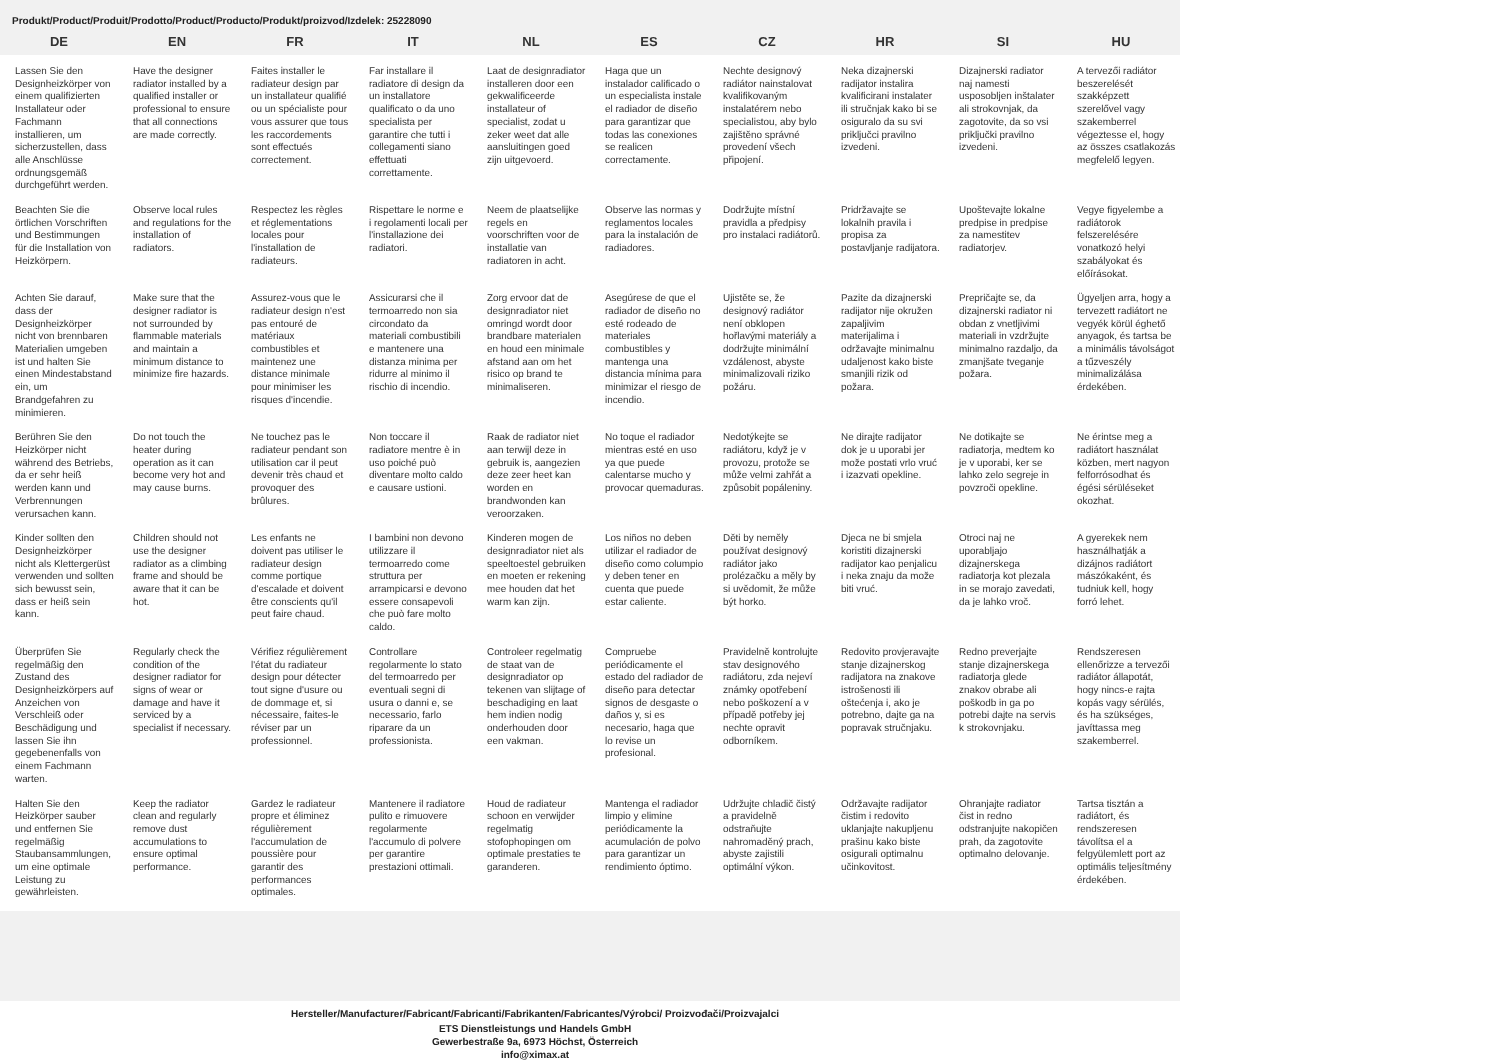Produkt/Product/Produit/Prodotto/Product/Producto/Produkt/proizvod/Izdelek: 25228090
| DE | EN | FR | IT | NL | ES | CZ | HR | SI | HU |
| --- | --- | --- | --- | --- | --- | --- | --- | --- | --- |
| Lassen Sie den Designheizkörper von einem qualifizierten Installateur oder Fachmann installieren, um sicherzustellen, dass alle Anschlüsse ordnungsgemäß durchgeführt werden. | Have the designer radiator installed by a qualified installer or professional to ensure that all connections are made correctly. | Faites installer le radiateur design par un installateur qualifié ou un spécialiste pour vous assurer que tous les raccordements sont effectués correctement. | Far installare il radiatore di design da un installatore qualificato o da uno specialista per garantire che tutti i collegamenti siano effettuati correttamente. | Laat de designradiator installeren door een gekwalificeerde installateur of specialist, zodat u zeker weet dat alle aansluitingen goed zijn uitgevoerd. | Haga que un instalador calificado o un especialista instale el radiador de diseño para garantizar que todas las conexiones se realicen correctamente. | Nechte designový radiátor nainstalovat kvalifikovaným instalatérem nebo specialistou, aby bylo zajištěno správné provedení všech připojení. | Neka dizajnerski radijator instalira kvalificirani instalater ili stručnjak kako bi se osiguralo da su svi priključci pravilno izvedeni. | Dizajnerski radiator naj namesti usposobljen inštalater ali strokovnjak, da zagotovite, da so vsi priključki pravilno izvedeni. | A tervezői radiátor beszerelését szakképzett szerelővel vagy szakemberrel végeztesse el, hogy az összes csatlakozás megfelelő legyen. |
| Beachten Sie die örtlichen Vorschriften und Bestimmungen für die Installation von Heizkörpern. | Observe local rules and regulations for the installation of radiators. | Respectez les règles et réglementations locales pour l'installation de radiateurs. | Rispettare le norme e i regolamenti locali per l'installazione dei radiatori. | Neem de plaatselijke regels en voorschriften voor de installatie van radiatoren in acht. | Observe las normas y reglamentos locales para la instalación de radiadores. | Dodržujte místní pravidla a předpisy pro instalaci radiátorů. | Pridržavajte se lokalnih pravila i propisa za postavljanje radijatora. | Upoštevajte lokalne predpise in predpise za namestitev radiatorjev. | Vegye figyelembe a radiátorok felszerelésére vonatkozó helyi szabályokat és előírásokat. |
| Achten Sie darauf, dass der Designheizkörper nicht von brennbaren Materialien umgeben ist und halten Sie einen Mindestabstand ein, um Brandgefahren zu minimieren. | Make sure that the designer radiator is not surrounded by flammable materials and maintain a minimum distance to minimize fire hazards. | Assurez-vous que le radiateur design n'est pas entouré de matériaux combustibles et maintenez une distance minimale pour minimiser les risques d'incendie. | Assicurarsi che il termoarredo non sia circondato da materiali combustibili e mantenere una distanza minima per ridurre al minimo il rischio di incendio. | Zorg ervoor dat de designradiator niet omringd wordt door brandbare materialen en houd een minimale afstand aan om het risico op brand te minimaliseren. | Asegúrese de que el radiador de diseño no esté rodeado de materiales combustibles y mantenga una distancia mínima para minimizar el riesgo de incendio. | Ujistěte se, že designový radiátor není obklopen hořlavými materiály a dodržujte minimální vzdálenost, abyste minimalizovali riziko požáru. | Pazite da dizajnerski radijator nije okružen zapaljivim materijalima i održavajte minimalnu udaljenost kako biste smanjili rizik od požara. | Prepričajte se, da dizajnerski radiator ni obdan z vnetljivimi materiali in vzdržujte minimalno razdaljo, da zmanjšate tveganje požara. | Ügyeljen arra, hogy a tervezett radiátort ne vegyék körül éghető anyagok, és tartsa be a minimális távolságot a tűzveszély minimalizálása érdekében. |
| Berühren Sie den Heizkörper nicht während des Betriebs, da er sehr heiß werden kann und Verbrennungen verursachen kann. | Do not touch the heater during operation as it can become very hot and may cause burns. | Ne touchez pas le radiateur pendant son utilisation car il peut devenir très chaud et provoquer des brûlures. | Non toccare il radiatore mentre è in uso poiché può diventare molto caldo e causare ustioni. | Raak de radiator niet aan terwijl deze in gebruik is, aangezien deze zeer heet kan worden en brandwonden kan veroorzaken. | No toque el radiador mientras esté en uso ya que puede calentarse mucho y provocar quemaduras. | Nedotýkejte se radiátoru, když je v provozu, protože se může velmi zahřát a způsobit popáleniny. | Ne dirajte radijator dok je u uporabi jer može postati vrlo vruć i izazvati opekline. | Ne dotikajte se radiatorja, medtem ko je v uporabi, ker se lahko zelo segreje in povzroči opekline. | Ne érintse meg a radiátort használat közben, mert nagyon felforrósodhat és égési sérüléseket okozhat. |
| Kinder sollten den Designheizkörper nicht als Klettergerüst verwenden und sollten sich bewusst sein, dass er heiß sein kann. | Children should not use the designer radiator as a climbing frame and should be aware that it can be hot. | Les enfants ne doivent pas utiliser le radiateur design comme portique d'escalade et doivent être conscients qu'il peut faire chaud. | I bambini non devono utilizzare il termoarredo come struttura per arrampicarsi e devono essere consapevoli che può fare molto caldo. | Kinderen mogen de designradiator niet als speeltoestel gebruiken en moeten er rekening mee houden dat het warm kan zijn. | Los niños no deben utilizar el radiador de diseño como columpio y deben tener en cuenta que puede estar caliente. | Děti by neměly používat designový radiátor jako prolézačku a měly by si uvědomit, že může být horko. | Djeca ne bi smjela koristiti dizajnerski radijator kao penjalicu i neka znaju da može biti vruć. | Otroci naj ne uporabljajo dizajnerskega radiatorja kot plezala in se morajo zavedati, da je lahko vroč. | A gyerekek nem használhatják a dizájnos radiátort mászókaként, és tudniuk kell, hogy forró lehet. |
| Überprüfen Sie regelmäßig den Zustand des Designheizkörpers auf Anzeichen von Verschleiß oder Beschädigung und lassen Sie ihn gegebenenfalls von einem Fachmann warten. | Regularly check the condition of the designer radiator for signs of wear or damage and have it serviced by a specialist if necessary. | Vérifiez régulièrement l'état du radiateur design pour détecter tout signe d'usure ou de dommage et, si nécessaire, faites-le réviser par un professionnel. | Controllare regolarmente lo stato del termoarredo per eventuali segni di usura o danni e, se necessario, farlo riparare da un professionista. | Controleer regelmatig de staat van de designradiator op tekenen van slijtage of beschadiging en laat hem indien nodig onderhouden door een vakman. | Compruebe periódicamente el estado del radiador de diseño para detectar signos de desgaste o daños y, si es necesario, haga que lo revise un profesional. | Pravidelně kontrolujte stav designového radiátoru, zda nejeví známky opotřebení nebo poškození a v případě potřeby jej nechte opravit odborníkem. | Redovito provjeravajte stanje dizajnerskog radijatora na znakove istrošenosti ili oštećenja i, ako je potrebno, dajte ga na popravak stručnjaku. | Redno preverjajte stanje dizajnerskega radiatorja glede znakov obrabe ali poškodb in ga po potrebi dajte na servis k strokovnjaku. | Rendszeresen ellenőrizze a tervezői radiátor állapotát, hogy nincs-e rajta kopás vagy sérülés, és ha szükséges, javíttassa meg szakemberrel. |
| Halten Sie den Heizkörper sauber und entfernen Sie regelmäßig Staubansammlungen, um eine optimale Leistung zu gewährleisten. | Keep the radiator clean and regularly remove dust accumulations to ensure optimal performance. | Gardez le radiateur propre et éliminez régulièrement l'accumulation de poussière pour garantir des performances optimales. | Mantenere il radiatore pulito e rimuovere regolarmente l'accumulo di polvere per garantire prestazioni ottimali. | Houd de radiateur schoon en verwijder regelmatig stofophopingen om optimale prestaties te garanderen. | Mantenga el radiador limpio y elimine periódicamente la acumulación de polvo para garantizar un rendimiento óptimo. | Udržujte chladič čistý a pravidelně odstraňujte nahromaděný prach, abyste zajistili optimální výkon. | Održavajte radijator čistim i redovito uklanjajte nakupljenu prašinu kako biste osigurali optimalnu učinkovitost. | Ohranjajte radiator čist in redno odstranjujte nakopičen prah, da zagotovite optimalno delovanje. | Tartsa tisztán a radiátort, és rendszeresen távolítsa el a felgyülemlett port az optimális teljesítmény érdekében. |
Hersteller/Manufacturer/Fabricant/Fabricanti/Fabrikanten/Fabricantes/Výrobci/ Proizvođači/Proizvajalci
ETS Dienstleistungs und Handels GmbH
Gewerbestraße 9a, 6973 Höchst, Österreich
info@ximax.at